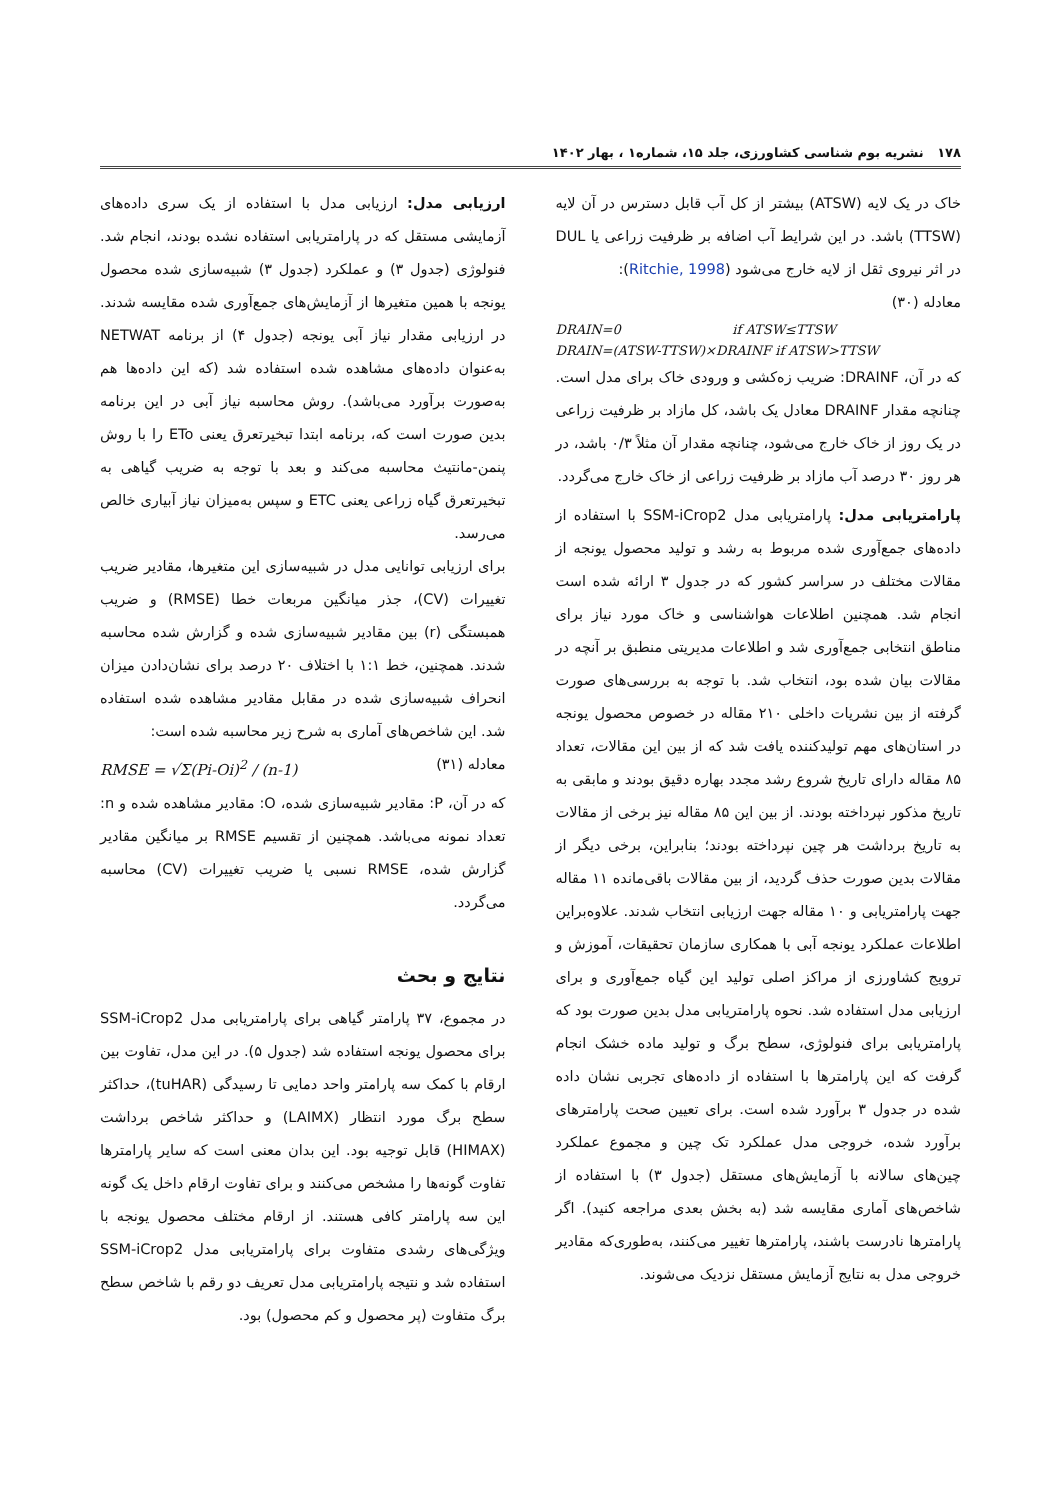۱۷۸ نشریه بوم شناسی کشاورزی، جلد ۱۵، شماره۱ ، بهار ۱۴۰۲
خاک در یک لایه (ATSW) بیشتر از کل آب قابل دسترس در آن لایه (TTSW) باشد. در این شرایط آب اضافه بر ظرفیت زراعی یا DUL در اثر نیروی ثقل از لایه خارج می‌شود (Ritchie, 1998):
معادله (۳۰)
DRAIN=0 if ATSW≤TTSW
DRAIN=(ATSW-TTSW)×DRAINF if ATSW>TTSW
که در آن، DRAINF: ضریب زه‌کشی و ورودی خاک برای مدل است. چنانچه مقدار DRAINF معادل یک باشد، کل مازاد بر ظرفیت زراعی در یک روز از خاک خارج می‌شود، چنانچه مقدار آن مثلاً ۰/۳ باشد، در هر روز ۳۰ درصد آب مازاد بر ظرفیت زراعی از خاک خارج می‌گردد.
پارامتریابی مدل: پارامتریابی مدل SSM-iCrop2 با استفاده از داده‌های جمع‌آوری شده مربوط به رشد و تولید محصول یونجه از مقالات مختلف در سراسر کشور که در جدول ۳ ارائه شده است انجام شد. همچنین اطلاعات هواشناسی و خاک مورد نیاز برای مناطق انتخابی جمع‌آوری شد و اطلاعات مدیریتی منطبق بر آنچه در مقالات بیان شده بود، انتخاب شد. با توجه به بررسی‌های صورت گرفته از بین نشریات داخلی ۲۱۰ مقاله در خصوص محصول یونجه در استان‌های مهم تولیدکننده یافت شد که از بین این مقالات، تعداد ۸۵ مقاله دارای تاریخ شروع رشد مجدد بهاره دقیق بودند و مابقی به تاریخ مذکور نپرداخته بودند. از بین این ۸۵ مقاله نیز برخی از مقالات به تاریخ برداشت هر چین نپرداخته بودند؛ بنابراین، برخی دیگر از مقالات بدین صورت حذف گردید، از بین مقالات باقی‌مانده ۱۱ مقاله جهت پارامتریابی و ۱۰ مقاله جهت ارزیابی انتخاب شدند. علاوه‌براین اطلاعات عملکرد یونجه آبی با همکاری سازمان تحقیقات، آموزش و ترویج کشاورزی از مراکز اصلی تولید این گیاه جمع‌آوری و برای ارزیابی مدل استفاده شد. نحوه پارامتریابی مدل بدین صورت بود که پارامتریابی برای فنولوژی، سطح برگ و تولید ماده خشک انجام گرفت که این پارامترها با استفاده از داده‌های تجربی نشان داده شده در جدول ۳ برآورد شده است. برای تعیین صحت پارامترهای برآورد شده، خروجی مدل عملکرد تک چین و مجموع عملکرد چین‌های سالانه با آزمایش‌های مستقل (جدول ۳) با استفاده از شاخص‌های آماری مقایسه شد (به بخش بعدی مراجعه کنید). اگر پارامترها نادرست باشند، پارامترها تغییر می‌کنند، به‌طوری‌که مقادیر خروجی مدل به نتایج آزمایش مستقل نزدیک می‌شوند.
ارزیابی مدل: ارزیابی مدل با استفاده از یک سری داده‌های آزمایشی مستقل که در پارامتریابی استفاده نشده بودند، انجام شد. فنولوژی (جدول ۳) و عملکرد (جدول ۳) شبیه‌سازی شده محصول یونجه با همین متغیرها از آزمایش‌های جمع‌آوری شده مقایسه شدند. در ارزیابی مقدار نیاز آبی یونجه (جدول ۴) از برنامه NETWAT به‌عنوان داده‌های مشاهده شده استفاده شد (که این داده‌ها هم به‌صورت برآورد می‌باشد). روش محاسبه نیاز آبی در این برنامه بدین صورت است که، برنامه ابتدا تبخیرتعرق یعنی ETo را با روش پنمن-مانتیث محاسبه می‌کند و بعد با توجه به ضریب گیاهی به تبخیرتعرق گیاه زراعی یعنی ETC و سپس به‌میزان نیاز آبیاری خالص می‌رسد.
برای ارزیابی توانایی مدل در شبیه‌سازی این متغیرها، مقادیر ضریب تغییرات (CV)، جذر میانگین مربعات خطا (RMSE) و ضریب همبستگی (r) بین مقادیر شبیه‌سازی شده و گزارش شده محاسبه شدند. همچنین، خط ۱:۱ با اختلاف ۲۰ درصد برای نشان‌دادن میزان انحراف شبیه‌سازی شده در مقابل مقادیر مشاهده شده استفاده شد. این شاخص‌های آماری به شرح زیر محاسبه شده است:
معادله (۳۱) RMSE = √Σ(Pi-Oi)<sup>2</sup> / (n-1)
که در آن، P: مقادیر شبیه‌سازی شده، O: مقادیر مشاهده شده و n: تعداد نمونه می‌باشد. همچنین از تقسیم RMSE بر میانگین مقادیر گزارش شده، RMSE نسبی یا ضریب تغییرات (CV) محاسبه می‌گردد.
نتایج و بحث
در مجموع، ۳۷ پارامتر گیاهی برای پارامتریابی مدل SSM-iCrop2 برای محصول یونجه استفاده شد (جدول ۵). در این مدل، تفاوت بین ارقام با کمک سه پارامتر واحد دمایی تا رسیدگی (tuHAR)، حداکثر سطح برگ مورد انتظار (LAIMX) و حداکثر شاخص برداشت (HIMAX) قابل توجیه بود. این بدان معنی است که سایر پارامترها تفاوت گونه‌ها را مشخص می‌کنند و برای تفاوت ارقام داخل یک گونه این سه پارامتر کافی هستند. از ارقام مختلف محصول یونجه با ویژگی‌های رشدی متفاوت برای پارامتریابی مدل SSM-iCrop2 استفاده شد و نتیجه پارامتریابی مدل تعریف دو رقم با شاخص سطح برگ متفاوت (پر محصول و کم محصول) بود.